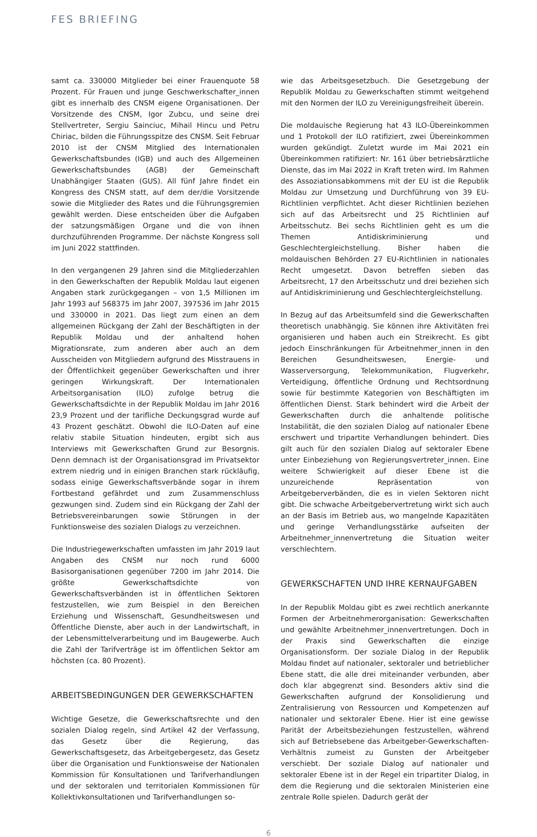FES BRIEFING
samt ca. 330000 Mitglieder bei einer Frauenquote 58 Prozent. Für Frauen und junge Geschwerkschafter_innen gibt es innerhalb des CNSM eigene Organisationen. Der Vorsitzende des CNSM, Igor Zubcu, und seine drei Stellvertreter, Sergiu Sainciuc, Mihail Hincu und Petru Chiriac, bilden die Führungsspitze des CNSM. Seit Februar 2010 ist der CNSM Mitglied des Internationalen Gewerkschaftsbundes (IGB) und auch des Allgemeinen Gewerkschaftsbundes (AGB) der Gemeinschaft Unabhängiger Staaten (GUS). All fünf Jahre findet ein Kongress des CNSM statt, auf dem der/die Vorsitzende sowie die Mitglieder des Rates und die Führungsgremien gewählt werden. Diese entscheiden über die Aufgaben der satzungsmäßigen Organe und die von ihnen durchzuführenden Programme. Der nächste Kongress soll im Juni 2022 stattfinden.
In den vergangenen 29 Jahren sind die Mitgliederzahlen in den Gewerkschaften der Republik Moldau laut eigenen Angaben stark zurückgegangen – von 1,5 Millionen im Jahr 1993 auf 568375 im Jahr 2007, 397536 im Jahr 2015 und 330000 in 2021. Das liegt zum einen an dem allgemeinen Rückgang der Zahl der Beschäftigten in der Republik Moldau und der anhaltend hohen Migrationsrate, zum anderen aber auch an dem Ausscheiden von Mitgliedern aufgrund des Misstrauens in der Öffentlichkeit gegenüber Gewerkschaften und ihrer geringen Wirkungskraft. Der Internationalen Arbeitsorganisation (ILO) zufolge betrug die Gewerkschaftsdichte in der Republik Moldau im Jahr 2016 23,9 Prozent und der tarifliche Deckungsgrad wurde auf 43 Prozent geschätzt. Obwohl die ILO-Daten auf eine relativ stabile Situation hindeuten, ergibt sich aus Interviews mit Gewerkschaften Grund zur Besorgnis. Denn demnach ist der Organisationsgrad im Privatsektor extrem niedrig und in einigen Branchen stark rückläufig, sodass einige Gewerkschaftsverbände sogar in ihrem Fortbestand gefährdet und zum Zusammenschluss gezwungen sind. Zudem sind ein Rückgang der Zahl der Betriebsvereinbarungen sowie Störungen in der Funktionsweise des sozialen Dialogs zu verzeichnen.
Die Industriegewerkschaften umfassten im Jahr 2019 laut Angaben des CNSM nur noch rund 6000 Basisorganisationen gegenüber 7200 im Jahr 2014. Die größte Gewerkschaftsdichte von Gewerkschaftsverbänden ist in öffentlichen Sektoren festzustellen, wie zum Beispiel in den Bereichen Erziehung und Wissenschaft, Gesundheitswesen und Öffentliche Dienste, aber auch in der Landwirtschaft, in der Lebensmittelverarbeitung und im Baugewerbe. Auch die Zahl der Tarifverträge ist im öffentlichen Sektor am höchsten (ca. 80 Prozent).
ARBEITSBEDINGUNGEN DER GEWERKSCHAFTEN
Wichtige Gesetze, die Gewerkschaftsrechte und den sozialen Dialog regeln, sind Artikel 42 der Verfassung, das Gesetz über die Regierung, das Gewerkschaftsgesetz, das Arbeitgebergesetz, das Gesetz über die Organisation und Funktionsweise der Nationalen Kommission für Konsultationen und Tarifverhandlungen und der sektoralen und territorialen Kommissionen für Kollektivkonsultationen und Tarifverhandlungen so-
wie das Arbeitsgesetzbuch. Die Gesetzgebung der Republik Moldau zu Gewerkschaften stimmt weitgehend mit den Normen der ILO zu Vereinigungsfreiheit überein.
Die moldauische Regierung hat 43 ILO-Übereinkommen und 1 Protokoll der ILO ratifiziert, zwei Übereinkommen wurden gekündigt. Zuletzt wurde im Mai 2021 ein Übereinkommen ratifiziert: Nr. 161 über betriebsärztliche Dienste, das im Mai 2022 in Kraft treten wird. Im Rahmen des Assoziationsabkommens mit der EU ist die Republik Moldau zur Umsetzung und Durchführung von 39 EU-Richtlinien verpflichtet. Acht dieser Richtlinien beziehen sich auf das Arbeitsrecht und 25 Richtlinien auf Arbeitsschutz. Bei sechs Richtlinien geht es um die Themen Antidiskriminierung und Geschlechtergleichstellung. Bisher haben die moldauischen Behörden 27 EU-Richtlinien in nationales Recht umgesetzt. Davon betreffen sieben das Arbeitsrecht, 17 den Arbeitsschutz und drei beziehen sich auf Antidiskriminierung und Geschlechtergleichstellung.
In Bezug auf das Arbeitsumfeld sind die Gewerkschaften theoretisch unabhängig. Sie können ihre Aktivitäten frei organisieren und haben auch ein Streikrecht. Es gibt jedoch Einschränkungen für Arbeitnehmer_innen in den Bereichen Gesundheitswesen, Energie- und Wasserversorgung, Telekommunikation, Flugverkehr, Verteidigung, öffentliche Ordnung und Rechtsordnung sowie für bestimmte Kategorien von Beschäftigten im öffentlichen Dienst. Stark behindert wird die Arbeit der Gewerkschaften durch die anhaltende politische Instabilität, die den sozialen Dialog auf nationaler Ebene erschwert und tripartite Verhandlungen behindert. Dies gilt auch für den sozialen Dialog auf sektoraler Ebene unter Einbeziehung von Regierungsvertreter_innen. Eine weitere Schwierigkeit auf dieser Ebene ist die unzureichende Repräsentation von Arbeitgeberverbänden, die es in vielen Sektoren nicht gibt. Die schwache Arbeitgebervertretung wirkt sich auch an der Basis im Betrieb aus, wo mangelnde Kapazitäten und geringe Verhandlungsstärke aufseiten der Arbeitnehmer_innenvertretung die Situation weiter verschlechtern.
GEWERKSCHAFTEN UND IHRE KERNAUFGABEN
In der Republik Moldau gibt es zwei rechtlich anerkannte Formen der Arbeitnehmerorganisation: Gewerkschaften und gewählte Arbeitnehmer_innenvertretungen. Doch in der Praxis sind Gewerkschaften die einzige Organisationsform. Der soziale Dialog in der Republik Moldau findet auf nationaler, sektoraler und betrieblicher Ebene statt, die alle drei miteinander verbunden, aber doch klar abgegrenzt sind. Besonders aktiv sind die Gewerkschaften aufgrund der Konsolidierung und Zentralisierung von Ressourcen und Kompetenzen auf nationaler und sektoraler Ebene. Hier ist eine gewisse Parität der Arbeitsbeziehungen festzustellen, während sich auf Betriebsebene das Arbeitgeber-Gewerkschaften-Verhältnis zumeist zu Gunsten der Arbeitgeber verschiebt. Der soziale Dialog auf nationaler und sektoraler Ebene ist in der Regel ein tripartiter Dialog, in dem die Regierung und die sektoralen Ministerien eine zentrale Rolle spielen. Dadurch gerät der
6